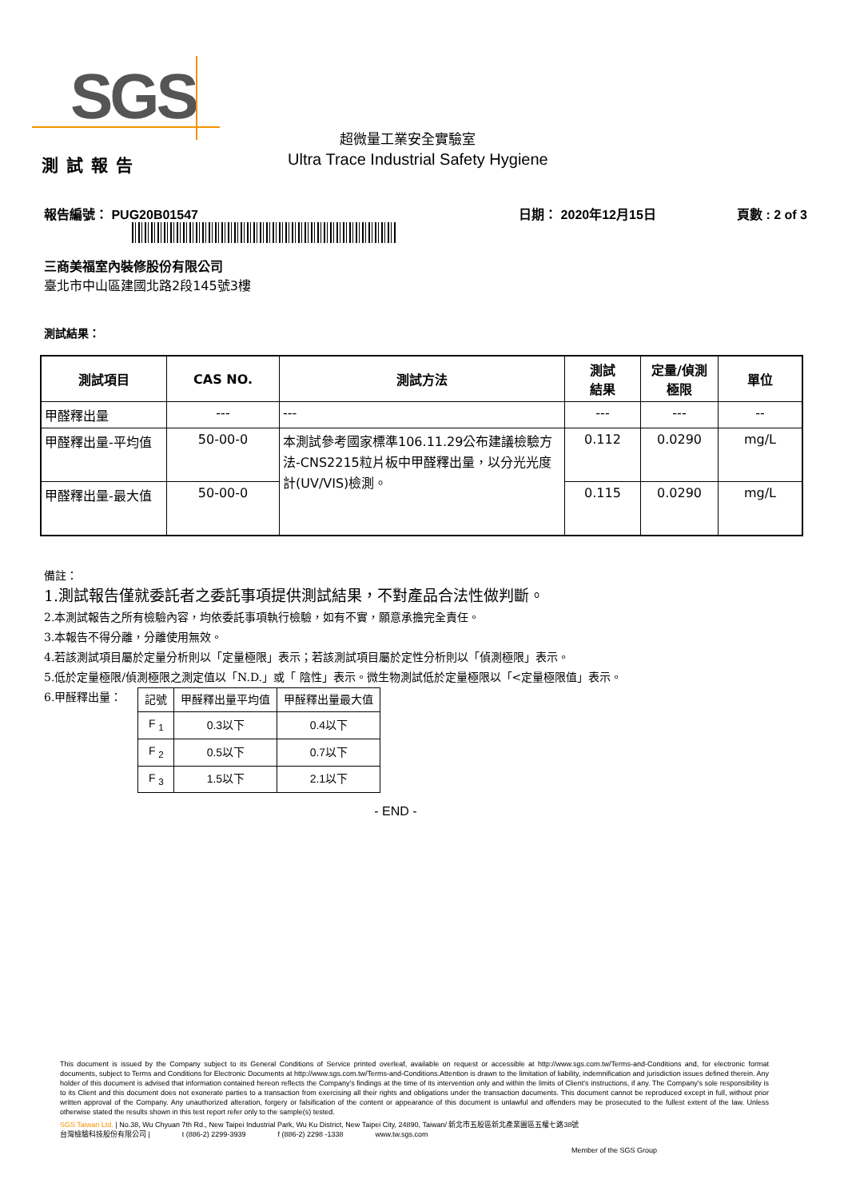SGS
超微量工業安全實驗室
Ultra Trace Industrial Safety Hygiene
測試報告
報告編號： PUG20B01547 日期： 2020年12月15日 頁數 : 2 of 3
三商美福室內裝修股份有限公司
臺北市中山區建國北路2段145號3樓
測試結果：
| 測試項目 | CAS NO. | 測試方法 | 測試 結果 | 定量/偵測 極限 | 單位 |
| --- | --- | --- | --- | --- | --- |
| 甲醛釋出量 | --- | --- | --- | --- | -- |
| 甲醛釋出量-平均值 | 50-00-0 | 本測試參考國家標準106.11.29公布建議檢驗方法-CNS2215粒片板中甲醛釋出量，以分光光度計(UV/VIS)檢測。 | 0.112 | 0.0290 | mg/L |
| 甲醛釋出量-最大值 | 50-00-0 | | 0.115 | 0.0290 | mg/L |
備註：
1.測試報告僅就委託者之委託事項提供測試結果，不對產品合法性做判斷。
2.本測試報告之所有檢驗內容，均依委託事項執行檢驗，如有不實，願意承擔完全責任。
3.本報告不得分離，分離使用無效。
4.若該測試項目屬於定量分析則以「定量極限」表示；若該測試項目屬於定性分析則以「偵測極限」表示。
5.低於定量極限/偵測極限之測定值以「N.D.」或「 陰性」表示。微生物測試低於定量極限以「<定量極限值」表示。
6.甲醛釋出量：
| 記號 | 甲醛釋出量平均值 | 甲醛釋出量最大值 |
| F <sub>1</sub> | 0.3以下 | 0.4以下 |
| F <sub>2</sub> | 0.5以下 | 0.7以下 |
| F <sub>3</sub> | 1.5以下 | 2.1以下 |
- END -
This document is issued by the Company subject to its General Conditions of Service printed overleaf, available on request or accessible at http://www.sgs.com.tw/Terms-and-Conditions and, for electronic format documents, subject to Terms and Conditions for Electronic Documents at http://www.sgs.com.tw/Terms-and-Conditions.Attention is drawn to the limitation of liability, indemnification and jurisdiction issues defined therein. Any holder of this document is advised that information contained hereon reflects the Company's findings at the time of its intervention only and within the limits of Client's instructions, if any. The Company's sole responsibility is to its Client and this document does not exonerate parties to a transaction from exercising all their rights and obligations under the transaction documents. This document cannot be reproduced except in full, without prior written approval of the Company. Any unauthorized alteration, forgery or falsification of the content or appearance of this document is unlawful and offenders may be prosecuted to the fullest extent of the law. Unless otherwise stated the results shown in this test report refer only to the sample(s) tested.
SGS Taiwan Ltd. | No.38, Wu Chyuan 7th Rd., New Taipei Industrial Park, Wu Ku District, New Taipei City, 24890, Taiwan/ 新北市五股區新北產業園區五權七路38號
台灣檢驗科技股份有限公司 | t (886-2) 2299-3939 f (886-2) 2298 -1338 www.tw.sgs.com
Member of the SGS Group